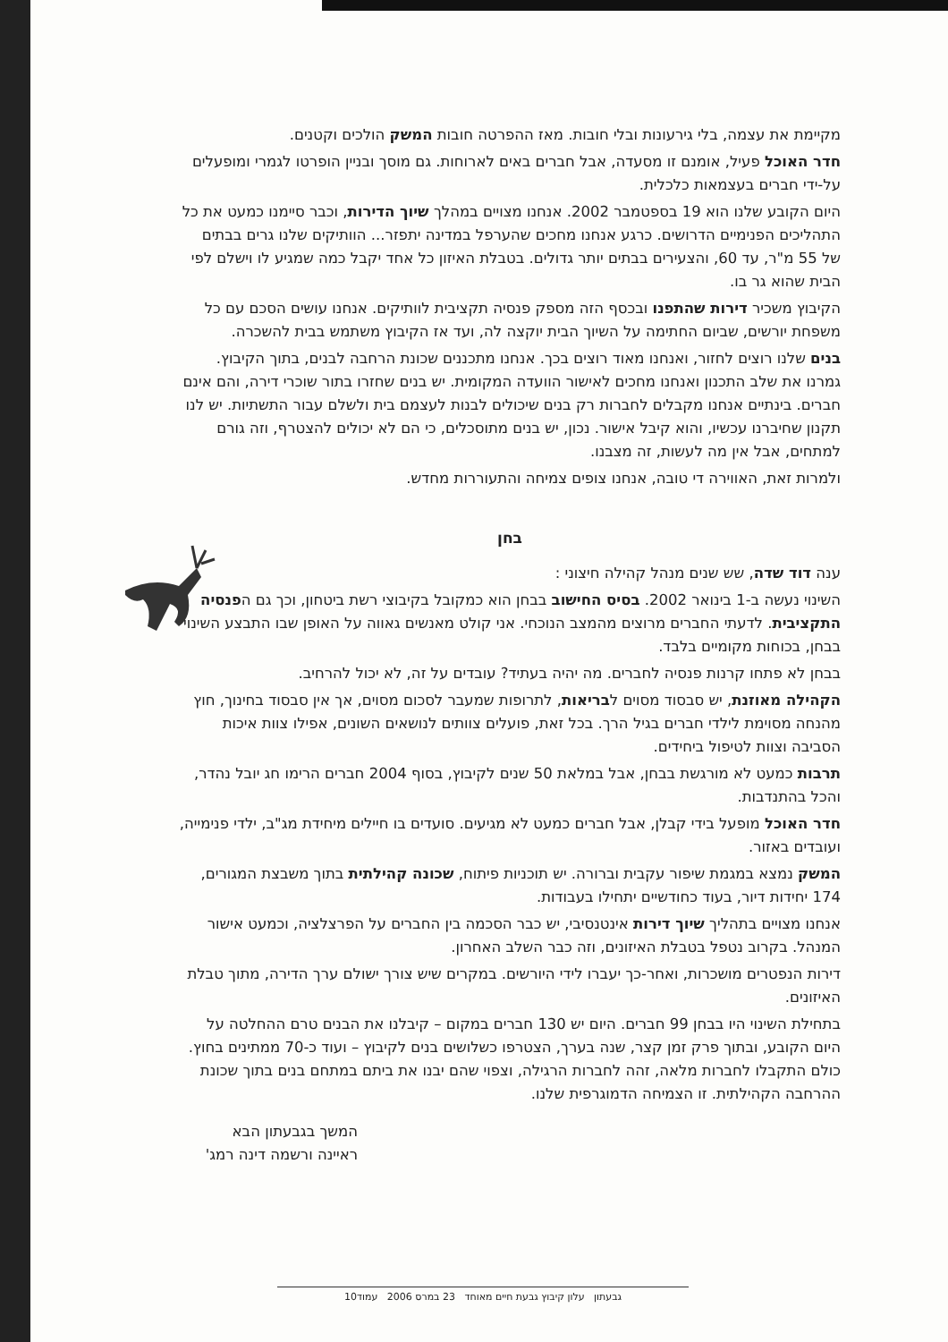מקיימת את עצמה, בלי גירעונות ובלי חובות. מאז ההפרטה חובות המשק הולכים וקטנים.
חדר האוכל פעיל, אומנם זו מסעדה, אבל חברים באים לארוחות. גם מוסך ובניין הופרטו לגמרי ומופעלים על-ידי חברים בעצמאות כלכלית.
היום הקובע שלנו הוא 19 בספטמבר 2002. אנחנו מצויים במהלך שיוך הדירות, וכבר סיימנו כמעט את כל התהליכים הפנימיים הדרושים. כרגע אנחנו מחכים שהערפל במדינה יתפזר... הוותיקים שלנו גרים בבתים של 55 מ"ר, עד 60, והצעירים בבתים יותר גדולים. בטבלת האיזון כל אחד יקבל כמה שמגיע לו וישלם לפי הבית שהוא גר בו.
הקיבוץ משכיר דירות שהתפנו ובכסף הזה מספק פנסיה תקציבית לוותיקים. אנחנו עושים הסכם עם כל משפחת יורשים, שביום החתימה על השיוך הבית יוקצה לה, ועד אז הקיבוץ משתמש בבית להשכרה.
בנים שלנו רוצים לחזור, ואנחנו מאוד רוצים בכך. אנחנו מתכננים שכונת הרחבה לבנים, בתוך הקיבוץ. גמרנו את שלב התכנון ואנחנו מחכים לאישור הוועדה המקומית. יש בנים שחזרו בתור שוכרי דירה, והם אינם חברים. בינתיים אנחנו מקבלים לחברות רק בנים שיכולים לבנות לעצמם בית ולשלם עבור התשתיות. יש לנו תקנון שחיברנו עכשיו, והוא קיבל אישור. נכון, יש בנים מתוסכלים, כי הם לא יכולים להצטרף, וזה גורם למתחים, אבל אין מה לעשות, זה מצבנו.
ולמרות זאת, האווירה די טובה, אנחנו צופים צמיחה והתעוררות מחדש.
בחן
ענה דוד שדה, שש שנים מנהל קהילה חיצוני :
השינוי נעשה ב-1 בינואר 2002. בסיס החישוב בבחן הוא כמקובל בקיבוצי רשת ביטחון, וכך גם הפנסיה התקציבית. לדעתי החברים מרוצים מהמצב הנוכחי. אני קולט מאנשים גאווה על האופן שבו התבצע השינוי בבחן, בכוחות מקומיים בלבד.
בבחן לא פתחו קרנות פנסיה לחברים. מה יהיה בעתיד? עובדים על זה, לא יכול להרחיב.
הקהילה מאוזנת, יש סבסוד מסוים לבריאות, לתרופות שמעבר לסכום מסוים, אך אין סבסוד בחינוך, חוץ מהנחה מסוימת לילדי חברים בגיל הרך. בכל זאת, פועלים צוותים לנושאים השונים, אפילו צוות איכות הסביבה וצוות לטיפול ביחידים.
תרבות כמעט לא מורגשת בבחן, אבל במלאת 50 שנים לקיבוץ, בסוף 2004 חברים הרימו חג יובל נהדר, והכל בהתנדבות.
חדר האוכל מופעל בידי קבלן, אבל חברים כמעט לא מגיעים. סועדים בו חיילים מיחידת מג"ב, ילדי פנימייה, ועובדים באזור.
המשק נמצא במגמת שיפור עקבית וברורה. יש תוכניות פיתוח, שכונה קהילתית בתוך משבצת המגורים, 174 יחידות דיור, בעוד כחודשיים יתחילו בעבודות.
אנחנו מצויים בתהליך שיוך דירות אינטנסיבי, יש כבר הסכמה בין החברים על הפרצלציה, וכמעט אישור המנהל. בקרוב נטפל בטבלת האיזונים, וזה כבר השלב האחרון.
דירות הנפטרים מושכרות, ואחר-כך יעברו לידי היורשים. במקרים שיש צורך ישולם ערך הדירה, מתוך טבלת האיזונים.
בתחילת השינוי היו בבחן 99 חברים. היום יש 130 חברים במקום – קיבלנו את הבנים טרם ההחלטה על היום הקובע, ובתוך פרק זמן קצר, שנה בערך, הצטרפו כשלושים בנים לקיבוץ – ועוד כ-70 ממתינים בחוץ. כולם התקבלו לחברות מלאה, זהה לחברות הרגילה, וצפוי שהם יבנו את ביתם במתחם בנים בתוך שכונת ההרחבה הקהילתית. זו הצמיחה הדמוגרפית שלנו.
המשך בגבעתון הבא
ראיינה ורשמה דינה רמג'
גבעתון עלון קיבוץ גבעת חיים מאוחד 23 במרס 2006 עמוד10